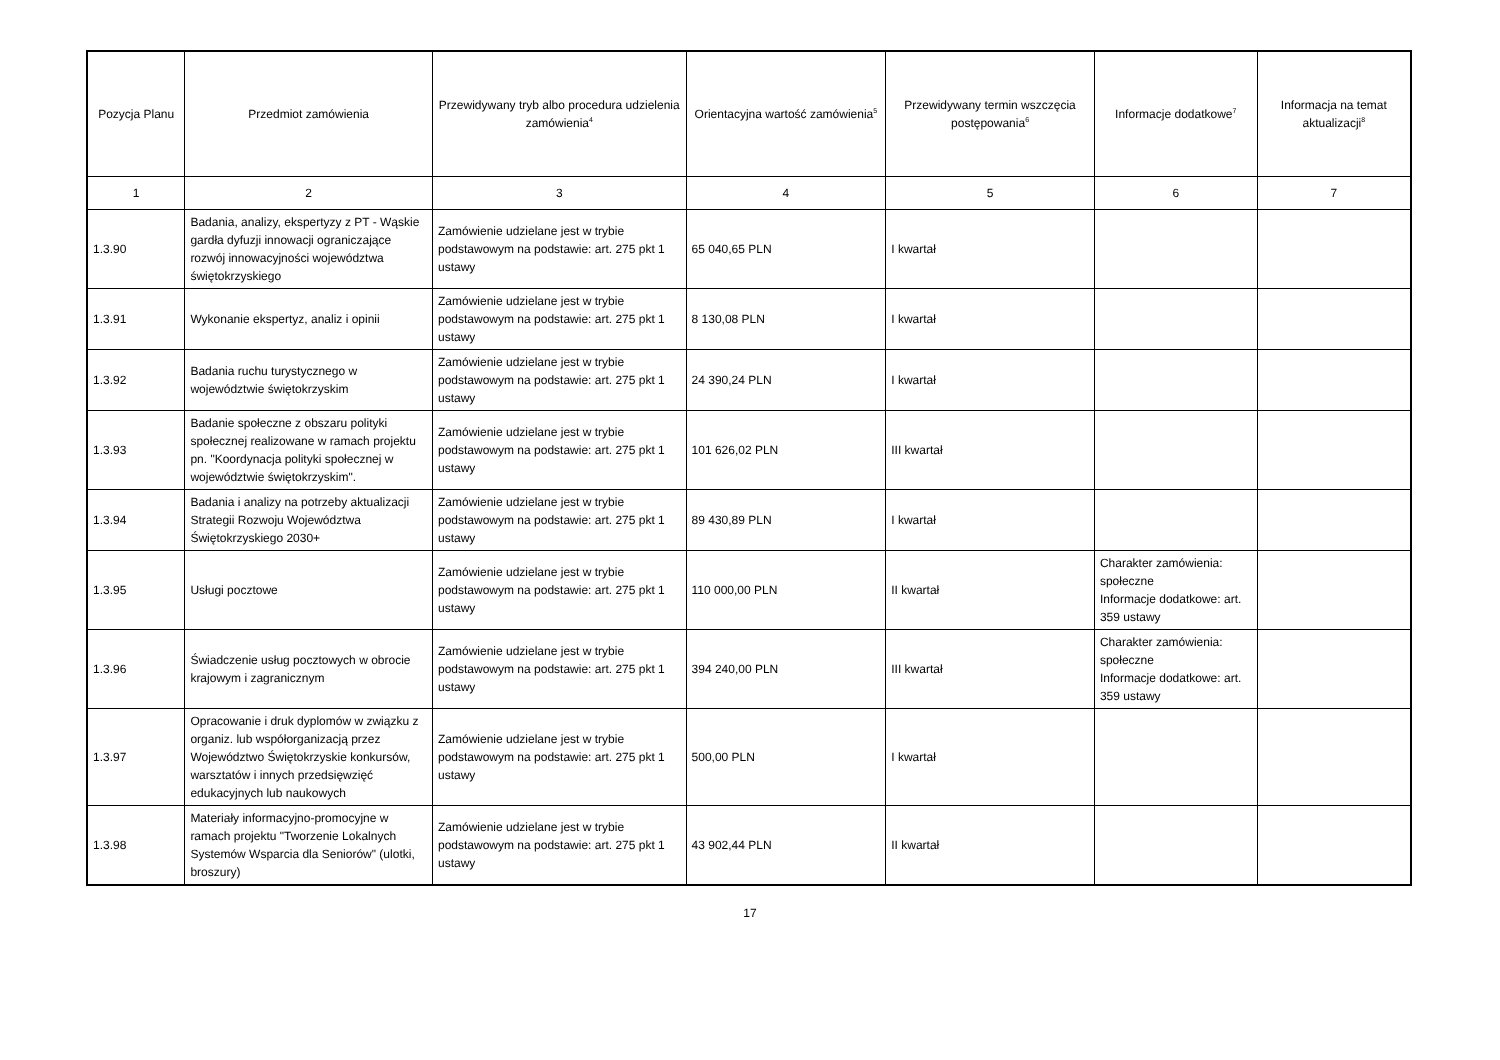| Pozycja Planu | Przedmiot zamówienia | Przewidywany tryb albo procedura udzielenia zamówienia<sup>4</sup> | Orientacyjna wartość zamówienia<sup>5</sup> | Przewidywany termin wszczęcia postępowania<sup>6</sup> | Informacje dodatkowe<sup>7</sup> | Informacja na temat aktualizacji<sup>8</sup> |
| --- | --- | --- | --- | --- | --- | --- |
| 1 | 2 | 3 | 4 | 5 | 6 | 7 |
| 1.3.90 | Badania, analizy, ekspertyzy z PT - Wąskie gardła dyfuzji innowacji ograniczające rozwój innowacyjności województwa świętokrzyskiego | Zamówienie udzielane jest w trybie podstawowym na podstawie: art. 275 pkt 1 ustawy | 65 040,65 PLN | I kwartał | | |
| 1.3.91 | Wykonanie ekspertyz, analiz i opinii | Zamówienie udzielane jest w trybie podstawowym na podstawie: art. 275 pkt 1 ustawy | 8 130,08 PLN | I kwartał | | |
| 1.3.92 | Badania ruchu turystycznego w województwie świętokrzyskim | Zamówienie udzielane jest w trybie podstawowym na podstawie: art. 275 pkt 1 ustawy | 24 390,24 PLN | I kwartał | | |
| 1.3.93 | Badanie społeczne z obszaru polityki społecznej realizowane w ramach projektu pn. "Koordynacja polityki społecznej w województwie świętokrzyskim". | Zamówienie udzielane jest w trybie podstawowym na podstawie: art. 275 pkt 1 ustawy | 101 626,02 PLN | III kwartał | | |
| 1.3.94 | Badania i analizy na potrzeby aktualizacji Strategii Rozwoju Województwa Świętokrzyskiego 2030+ | Zamówienie udzielane jest w trybie podstawowym na podstawie: art. 275 pkt 1 ustawy | 89 430,89 PLN | I kwartał | | |
| 1.3.95 | Usługi pocztowe | Zamówienie udzielane jest w trybie podstawowym na podstawie: art. 275 pkt 1 ustawy | 110 000,00 PLN | II kwartał | Charakter zamówienia: społeczne Informacje dodatkowe: art. 359 ustawy | |
| 1.3.96 | Świadczenie usług pocztowych w obrocie krajowym i zagranicznym | Zamówienie udzielane jest w trybie podstawowym na podstawie: art. 275 pkt 1 ustawy | 394 240,00 PLN | III kwartał | Charakter zamówienia: społeczne Informacje dodatkowe: art. 359 ustawy | |
| 1.3.97 | Opracowanie i druk dyplomów w związku z organiz. lub współorganizacją przez Województwo Świętokrzyskie konkursów, warsztatów i innych przedsięwzięć edukacyjnych lub naukowych | Zamówienie udzielane jest w trybie podstawowym na podstawie: art. 275 pkt 1 ustawy | 500,00 PLN | I kwartał | | |
| 1.3.98 | Materiały informacyjno-promocyjne w ramach projektu "Tworzenie Lokalnych Systemów Wsparcia dla Seniorów" (ulotki, broszury) | Zamówienie udzielane jest w trybie podstawowym na podstawie: art. 275 pkt 1 ustawy | 43 902,44 PLN | II kwartał | | |
17